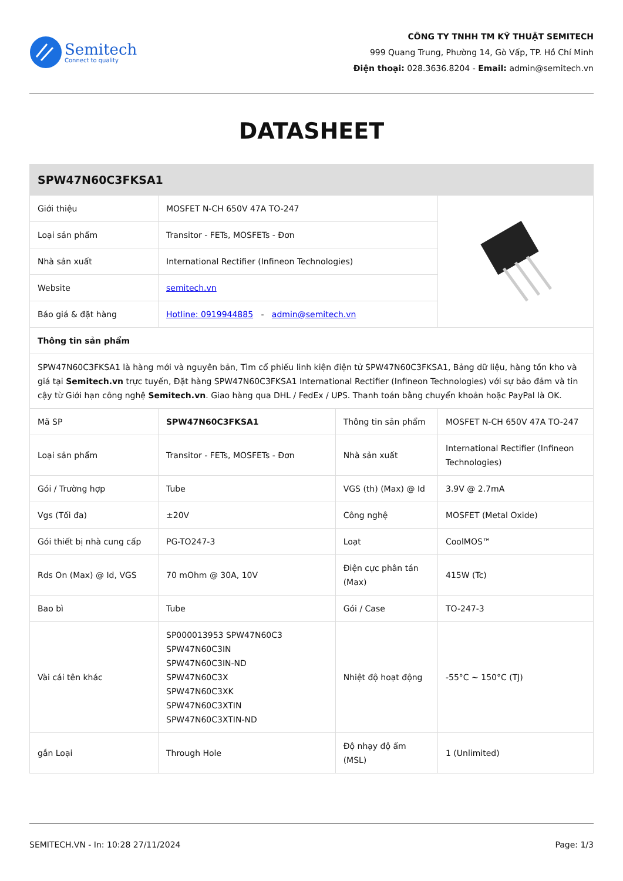Semitech
Connect to quality
CÔNG TY TNHH TM KỸ THUẬT SEMITECH
999 Quang Trung, Phường 14, Gò Vấp, TP. Hồ Chí Minh
Điện thoại: 028.3636.8204 - Email: admin@semitech.vn
DATASHEET
| SPW47N60C3FKSA1 | | | |
| --- | --- | --- | --- |
| Giới thiệu | MOSFET N-CH 650V 47A TO-247 | | |
| Loại sản phẩm | Transitor - FETs, MOSFETs - Đơn | | |
| Nhà sản xuất | International Rectifier (Infineon Technologies) | | |
| Website | semitech.vn | | |
| Báo giá & đặt hàng | Hotline: 0919944885 - admin@semitech.vn | | |
| Thông tin sản phẩm | | | |
| SPW47N60C3FKSA1 là hàng mới và nguyên bản, Tìm cổ phiếu linh kiện điện tử SPW47N60C3FKSA1, Bảng dữ liệu, hàng tồn kho và giá tại Semitech.vn trực tuyến, Đặt hàng SPW47N60C3FKSA1 International Rectifier (Infineon Technologies) với sự bảo đảm và tin cậy từ Giới hạn công nghệ Semitech.vn . Giao hàng qua DHL / FedEx / UPS. Thanh toán bằng chuyển khoản hoặc PayPal là OK. | | | |
| Mã SP | SPW47N60C3FKSA1 | Thông tin sản phẩm | MOSFET N-CH 650V 47A TO-247 |
| Loại sản phẩm | Transitor - FETs, MOSFETs - Đơn | Nhà sản xuất | International Rectifier (Infineon Technologies) |
| Gói / Trường hợp | Tube | VGS (th) (Max) @ Id | 3.9V @ 2.7mA |
| Vgs (Tối đa) | ±20V | Công nghệ | MOSFET (Metal Oxide) |
| Gói thiết bị nhà cung cấp | PG-TO247-3 | Loạt | CoolMOS™ |
| Rds On (Max) @ Id, VGS | 70 mOhm @ 30A, 10V | Điện cực phân tán (Max) | 415W (Tc) |
| Bao bì | Tube | Gói / Case | TO-247-3 |
| Vài cái tên khác | SP000013953 SPW47N60C3 SPW47N60C3IN SPW47N60C3IN-ND SPW47N60C3X SPW47N60C3XK SPW47N60C3XTIN SPW47N60C3XTIN-ND | Nhiệt độ hoạt động | -55°C ~ 150°C (TJ) |
| gắn Loại | Through Hole | Độ nhạy độ ẩm (MSL) | 1 (Unlimited) |
SEMITECH.VN - In: 10:28 27/11/2024 Page: 1/3